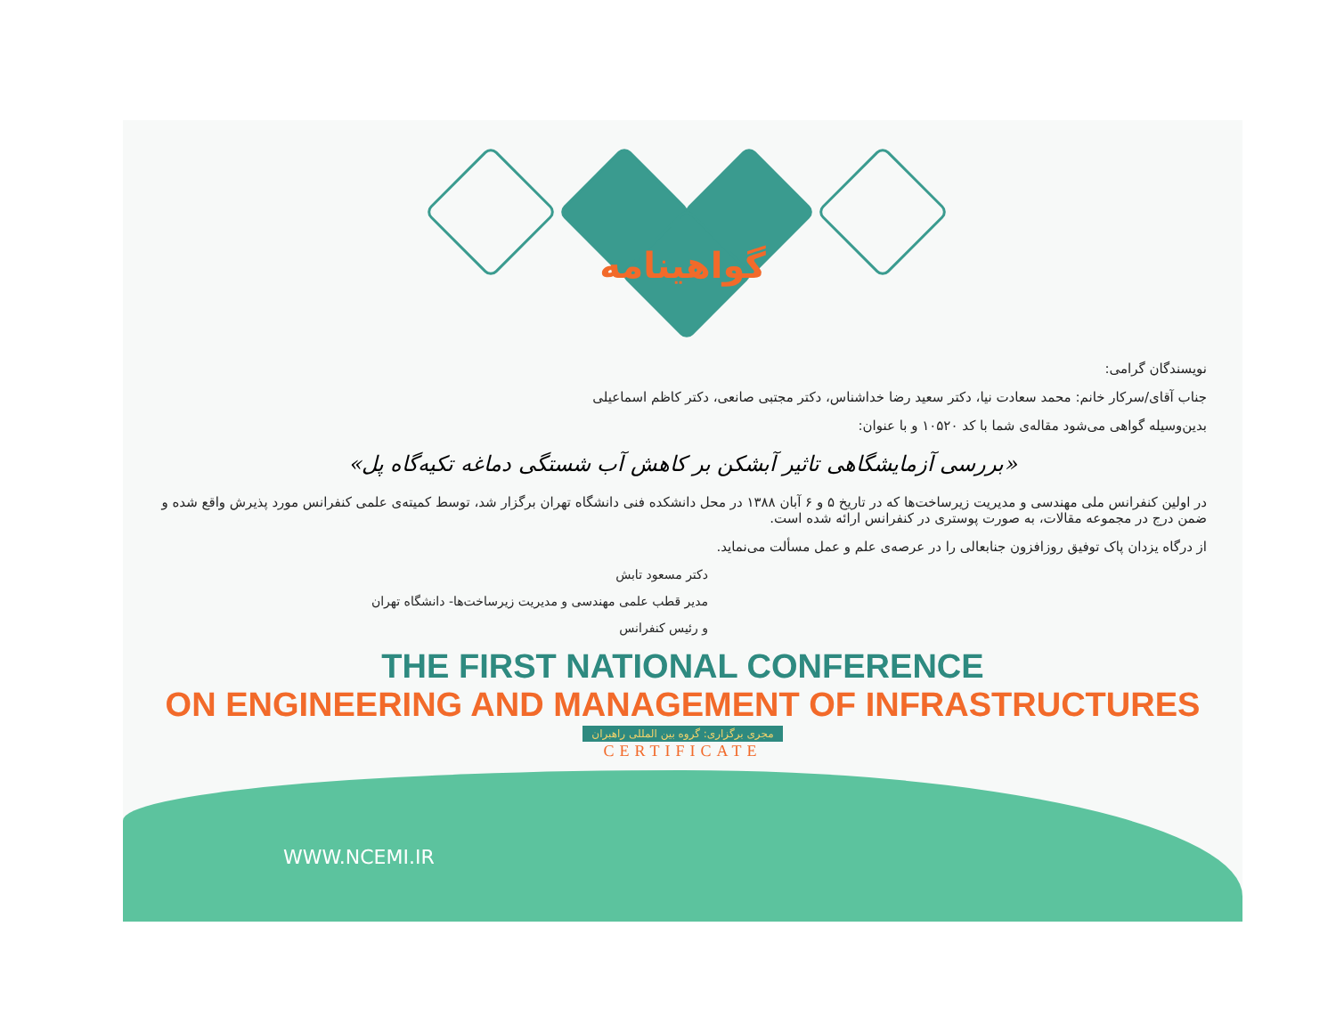گواهینامه
نویسندگان گرامی:
جناب آقای/سرکار خانم: محمد سعادت نیا، دکتر سعید رضا خداشناس، دکتر مجتبی صانعی، دکتر کاظم اسماعیلی
بدین‌وسیله گواهی می‌شود مقاله‌ی شما با کد ۱۰۵۲۰ و با عنوان:
«بررسی آزمایشگاهی تاثیر آبشکن بر کاهش آب شستگی دماغه تکیه‌گاه پل»
در اولین کنفرانس ملی مهندسی و مدیریت زیرساخت‌ها که در تاریخ ۵ و ۶ آبان ۱۳۸۸ در محل دانشکده فنی دانشگاه تهران برگزار شد، توسط کمیته‌ی علمی کنفرانس مورد پذیرش واقع شده و ضمن درج در مجموعه مقالات، به صورت پوستری در کنفرانس ارائه شده است.
از درگاه یزدان پاک توفیق روزافزون جنابعالی را در عرصه‌ی علم و عمل مسألت می‌نماید.
دکتر مسعود تابش
مدیر قطب علمی مهندسی و مدیریت زیرساخت‌ها- دانشگاه تهران
و رئیس کنفرانس
THE FIRST NATIONAL CONFERENCE
ON ENGINEERING AND MANAGEMENT OF INFRASTRUCTURES
مجری برگزاری: گروه بین المللی راهبران
CERTIFICATE
WWW.NCEMI.IR